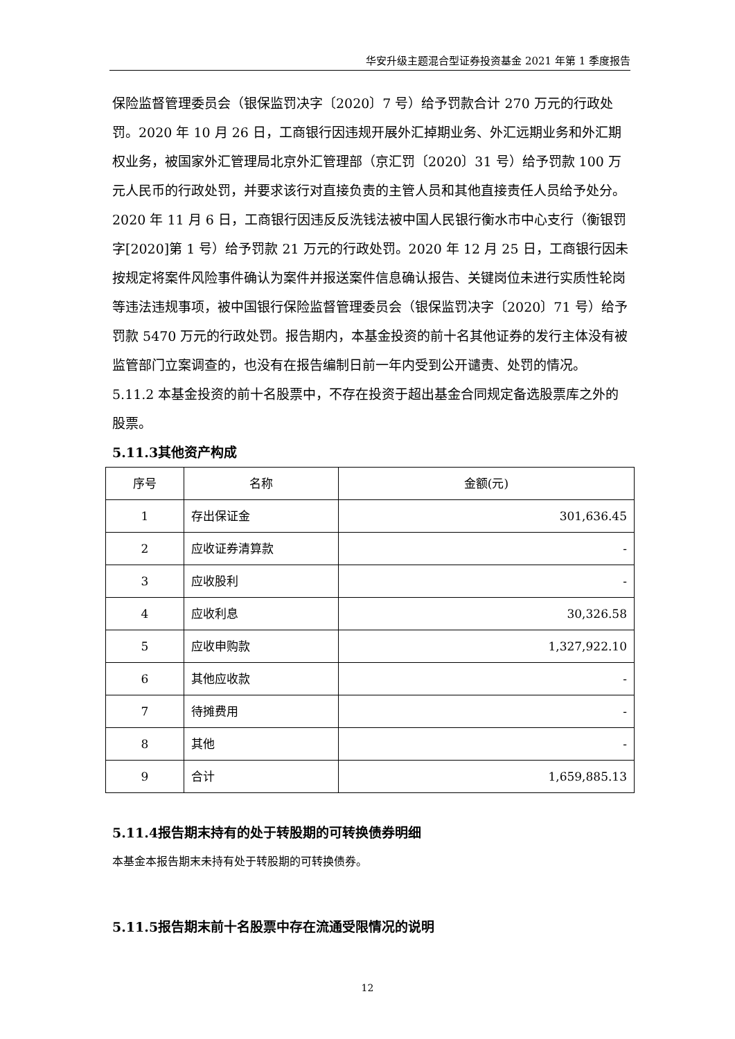华安升级主题混合型证券投资基金 2021 年第 1 季度报告
保险监督管理委员会（银保监罚决字〔2020〕7 号）给予罚款合计 270 万元的行政处罚。2020 年 10 月 26 日，工商银行因违规开展外汇掉期业务、外汇远期业务和外汇期权业务，被国家外汇管理局北京外汇管理部（京汇罚〔2020〕31 号）给予罚款 100 万元人民币的行政处罚，并要求该行对直接负责的主管人员和其他直接责任人员给予处分。2020 年 11 月 6 日，工商银行因违反反洗钱法被中国人民银行衡水市中心支行（衡银罚字[2020]第 1 号）给予罚款 21 万元的行政处罚。2020 年 12 月 25 日，工商银行因未按规定将案件风险事件确认为案件并报送案件信息确认报告、关键岗位未进行实质性轮岗等违法违规事项，被中国银行保险监督管理委员会（银保监罚决字〔2020〕71 号）给予罚款 5470 万元的行政处罚。报告期内，本基金投资的前十名其他证券的发行主体没有被监管部门立案调查的，也没有在报告编制日前一年内受到公开谴责、处罚的情况。
5.11.2 本基金投资的前十名股票中，不存在投资于超出基金合同规定备选股票库之外的股票。
5.11.3其他资产构成
| 序号 | 名称 | 金额(元) |
| --- | --- | --- |
| 1 | 存出保证金 | 301,636.45 |
| 2 | 应收证券清算款 | - |
| 3 | 应收股利 | - |
| 4 | 应收利息 | 30,326.58 |
| 5 | 应收申购款 | 1,327,922.10 |
| 6 | 其他应收款 | - |
| 7 | 待摊费用 | - |
| 8 | 其他 | - |
| 9 | 合计 | 1,659,885.13 |
5.11.4报告期末持有的处于转股期的可转换债券明细
本基金本报告期末未持有处于转股期的可转换债券。
5.11.5报告期末前十名股票中存在流通受限情况的说明
12